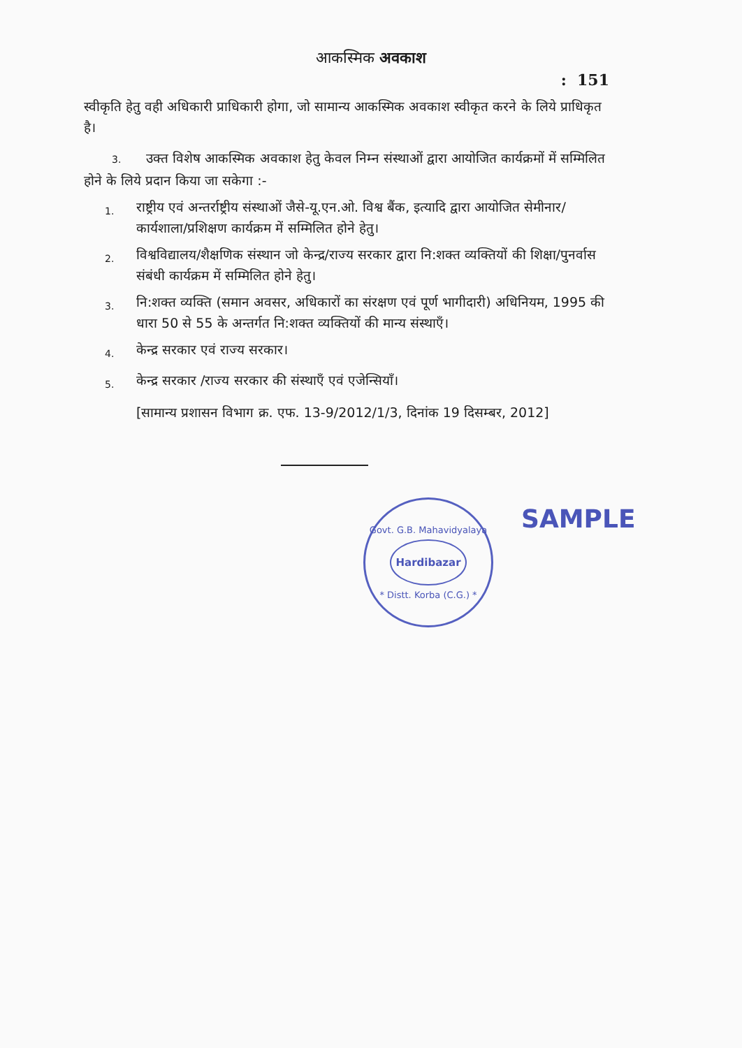आकस्मिक अवकाश
: 151
स्वीकृति हेतु वही अधिकारी प्राधिकारी होगा, जो सामान्य आकस्मिक अवकाश स्वीकृत करने के लिये प्राधिकृत है।
3. उक्त विशेष आकस्मिक अवकाश हेतु केवल निम्न संस्थाओं द्वारा आयोजित कार्यक्रमों में सम्मिलित होने के लिये प्रदान किया जा सकेगा :-
1.
राष्ट्रीय एवं अन्तर्राष्ट्रीय संस्थाओं जैसे-यू.एन.ओ. विश्व बैंक, इत्यादि द्वारा आयोजित सेमीनार/कार्यशाला/प्रशिक्षण कार्यक्रम में सम्मिलित होने हेतु।
2.
विश्वविद्यालय/शैक्षणिक संस्थान जो केन्द्र/राज्य सरकार द्वारा नि:शक्त व्यक्तियों की शिक्षा/पुनर्वास संबंधी कार्यक्रम में सम्मिलित होने हेतु।
3.
नि:शक्त व्यक्ति (समान अवसर, अधिकारों का संरक्षण एवं पूर्ण भागीदारी) अधिनियम, 1995 की धारा 50 से 55 के अन्तर्गत नि:शक्त व्यक्तियों की मान्य संस्थाएँ।
4.
केन्द्र सरकार एवं राज्य सरकार।
5.
केन्द्र सरकार /राज्य सरकार की संस्थाएँ एवं एजेन्सियाँ।
[सामान्य प्रशासन विभाग क्र. एफ. 13-9/2012/1/3, दिनांक 19 दिसम्बर, 2012]
Govt. G.B. Mahavidyalaya
Hardibazar
* Distt. Korba (C.G.) *
SAMPLE